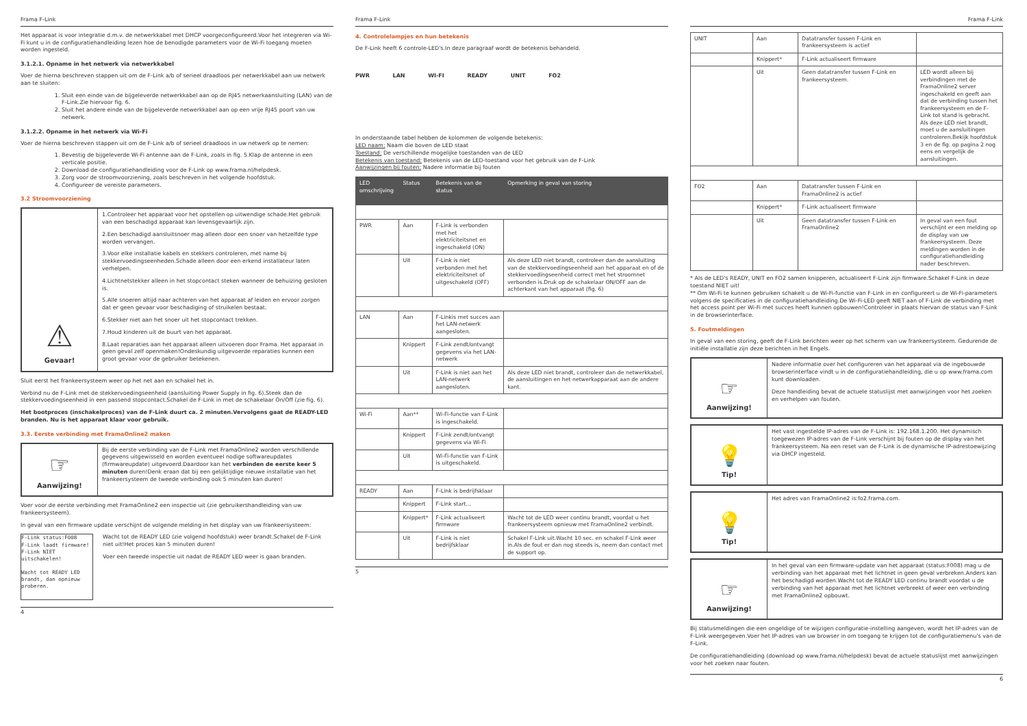Frama F-Link
Het apparaat is voor integratie d.m.v. de netwerkkabel met DHCP voorgeconfigureerd.Voor het integreren via Wi-Fi kunt u in de configuratiehandleiding lezen hoe de benodigde parameters voor de Wi-Fi toegang moeten worden ingesteld.
3.1.2.1. Opname in het netwerk via netwerkkabel
Voer de hierna beschreven stappen uit om de F-Link a/b of serieel draadloos per netwerkkabel aan uw netwerk aan te sluiten:
1. Sluit een einde van de bijgeleverde netwerkkabel aan op de RJ45 netwerkaansluiting (LAN) van de F-Link.Zie hiervoor fig. 6.
2. Sluit het andere einde van de bijgeleverde netwerkkabel aan op een vrije RJ45 poort van uw netwerk.
3.1.2.2. Opname in het netwerk via Wi-Fi
Voer de hierna beschreven stappen uit om de F-Link a/b of serieel draadloos in uw netwerk op te nemen:
1. Bevestig de bijgeleverde Wi-Fi antenne aan de F-Link, zoals in fig. 5.Klap de antenne in een verticale positie.
2. Download de configuratiehandleiding voor de F-Link op www.frama.nl/helpdesk.
3. Zorg voor de stroomvoorziening, zoals beschreven in het volgende hoofdstuk.
4. Configureer de vereiste parameters.
3.2 Stroomvoorziening
⚠
Gevaar!
1.Controleer het apparaat voor het opstellen op uitwendige schade.Het gebruik van een beschadigd apparaat kan levensgevaarlijk zijn.
2.Een beschadigd aansluitsnoer mag alleen door een snoer van hetzelfde type worden vervangen.
3.Voor elke installatie kabels en stekkers controleren, met name bij stekkervoedingseenheden.Schade alleen door een erkend installateur laten verhelpen.
4.Lichtnetstekker alleen in het stopcontact steken wanneer de behuizing gesloten is.
5.Alle snoeren altijd naar achteren van het apparaat af leiden en ervoor zorgen dat er geen gevaar voor beschadiging of struikelen bestaat.
6.Stekker niet aan het snoer uit het stopcontact trekken.
7.Houd kinderen uit de buurt van het apparaat.
8.Laat reparaties aan het apparaat alleen uitvoeren door Frama. Het apparaat in geen geval zelf openmaken!Ondeskundig uitgevoerde reparaties kunnen een groot gevaar voor de gebruiker betekenen.
Sluit eerst het frankeersysteem weer op het net aan en schakel het in.
Verbind nu de F-Link met de stekkervoedingseenheid (aansluiting Power Supply in fig. 6).Steek dan de stekkervoedingseenheid in een passend stopcontact.Schakel de F-Link in met de schakelaar On/Off (zie fig. 6).
Het bootproces (inschakelproces) van de F-Link duurt ca. 2 minuten.Vervolgens gaat de READY-LED branden. Nu is het apparaat klaar voor gebruik.
3.3. Eerste verbinding met FramaOnline2 maken
☞
Aanwijzing!
Bij de eerste verbinding van de F-Link met FramaOnline2 worden verschillende gegevens uitgewisseld en worden eventueel nodige softwareupdates (firmwareupdate) uitgevoerd.Daardoor kan het verbinden de eerste keer 5 minuten duren!Denk eraan dat bij een gelijktijdige nieuwe installatie van het frankeersysteem de tweede verbinding ook 5 minuten kan duren!
Voer voor de eerste verbinding met FramaOnline2 een inspectie uit (zie gebruikershandleiding van uw frankeersysteem).
In geval van een firmware update verschijnt de volgende melding in het display van uw frankeersysteem:
F-Link status:F008
F-Link laadt firmware!
F-Link NIET uitschakelen!
Wacht tot READY LED brandt, dan opnieuw proberen.
Wacht tot de READY LED (zie volgend hoofdstuk) weer brandt.Schakel de F-Link niet uit!Het proces kan 5 minuten duren!
Voer een tweede inspectie uit nadat de READY LED weer is gaan branden.
4
Frama F-Link
4. Controlelampjes en hun betekenis
De F-Link heeft 6 controle-LED's.In deze paragraaf wordt de betekenis behandeld.
PWR LAN WI-FI READY UNIT FO2
In onderstaande tabel hebben de kolommen de volgende betekenis:
LED naam: Naam die boven de LED staat
Toestand: De verschillende mogelijke toestanden van de LED
Betekenis van toestand: Betekenis van de LED-toestand voor het gebruik van de F-Link
Aanwijzingen bij fouten: Nadere informatie bij fouten
| LED omschrijving | Status | Betekenis van de status | Opmerking in geval van storing |
| --- | --- | --- | --- |
| PWR | Aan | F-Link is verbonden met het elektriciteitsnet en ingeschakeld (ON) | |
| | Uit | F-Link is niet verbonden met het elektriciteitsnet of uitgeschakeld (OFF) | Als deze LED niet brandt, controleer dan de aansluiting van de stekkervoedingseenheid aan het apparaat en of de stekkervoedingseenheid correct met het stroomnet verbonden is.Druk op de schakelaar ON/OFF aan de achterkant van het apparaat (fig. 6) |
| LAN | Aan | F-Linkis met succes aan het LAN-netwerk aangesloten. | |
| | Knippert | F-Link zendt/ontvangt gegevens via het LAN-netwerk | |
| | Uit | F-Link is niet aan het LAN-netwerk aangesloten. | Als deze LED niet brandt, controleer dan de netwerkkabel, de aansluitingen en het netwerkapparaat aan de andere kant. |
| Wi-Fi | Aan** | Wi-Fi-functie van F-Link is ingeschakeld. | |
| | Knippert | F-Link zendt/ontvangt gegevens via Wi-Fi | |
| | Uit | Wi-Fi-functie van F-Link is uitgeschakeld. | |
| READY | Aan | F-Link is bedrijfsklaar | |
| | Knippert | F-Link start... | |
| | Knippert* | F-Link actualiseert firmware | Wacht tot de LED weer continu brandt, voordat u het frankeersysteem opnieuw met FramaOnline2 verbindt. |
| | Uit | F-Link is niet bedrijfsklaar | Schakel F-Link uit.Wacht 10 sec. en schakel F-Link weer in.Als de fout er dan nog steeds is, neem dan contact met de support op. |
5
Frama F-Link
| UNIT | Aan | Datatransfer tussen F-Link en frankeersysteem is actief | |
| | Knippert* | F-Link actualiseert firmware | |
| | Uit | Geen datatransfer tussen F-Link en frankeersysteem. | LED wordt alleen bij verbindingen met de FramaOnline2 server ingeschakeld en geeft aan dat de verbinding tussen het frankeersysteem en de F-Link tot stand is gebracht. Als deze LED niet brandt, moet u de aansluitingen controleren.Bekijk hoofdstuk 3 en de fig. op pagina 2 nog eens en vergelijk de aansluitingen. |
| FO2 | Aan | Datatransfer tussen F-Link en FramaOnline2 is actief | |
| | Knippert* | F-Link actualiseert firmware | |
| | Uit | Geen datatransfer tussen F-Link en FramaOnline2 | In geval van een fout verschijnt er een melding op de display van uw frankeersysteem. Deze meldingen worden in de configuratiehandleiding nader beschreven. |
* Als de LED's READY, UNIT en FO2 samen knipperen, actualiseert F-Link zijn firmware.Schakel F-Link in deze toestand NIET uit!
** Om Wi-Fi te kunnen gebruiken schakelt u de Wi-Fi-functie van F-Link in en configureert u de Wi-Fi-parameters volgens de specificaties in de configuratiehandleiding.De Wi-Fi-LED geeft NIET aan of F-Link de verbinding met het access point per Wi-Fi met succes heeft kunnen opbouwen!Controleer in plaats hiervan de status van F-Link in de browserinterface.
5. Foutmeldingen
In geval van een storing, geeft de F-Link berichten weer op het scherm van uw frankeersysteem. Gedurende de initiële installatie zijn deze berichten in het Engels.
☞
Aanwijzing!
Nadere informatie over het configureren van het apparaat via de ingebouwde browserinterface vindt u in de configuratiehandleiding, die u op www.frama.com kunt downloaden.
Deze handleiding bevat de actuele statuslijst met aanwijzingen voor het zoeken en verhelpen van fouten.
💡
Tip!
Het vast ingestelde IP-adres van de F-Link is: 192.168.1.200. Het dynamisch toegewezen IP-adres van de F-Link verschijnt bij fouten op de display van het frankeersysteem. Na een reset van de F-Link is de dynamische IP-adrestoewijzing via DHCP ingesteld.
💡
Tip!
Het adres van FramaOnline2 is:fo2.frama.com.
☞
Aanwijzing!
In het geval van een firmware-update van het apparaat (status:F008) mag u de verbinding van het apparaat met het lichtnet in geen geval verbreken.Anders kan het beschadigd worden.Wacht tot de READY LED continu brandt voordat u de verbinding van het apparaat met het lichtnet verbreekt of weer een verbinding met FramaOnline2 opbouwt.
Bij statusmeldingen die een ongeldige of te wijzigen configuratie-instelling aangeven, wordt het IP-adres van de F-Link weergegeven.Voer het IP-adres van uw browser in om toegang te krijgen tot de configuratiemenu's van de F-Link.
De configuratiehandleiding (download op www.frama.nl/helpdesk) bevat de actuele statuslijst met aanwijzingen voor het zoeken naar fouten.
6